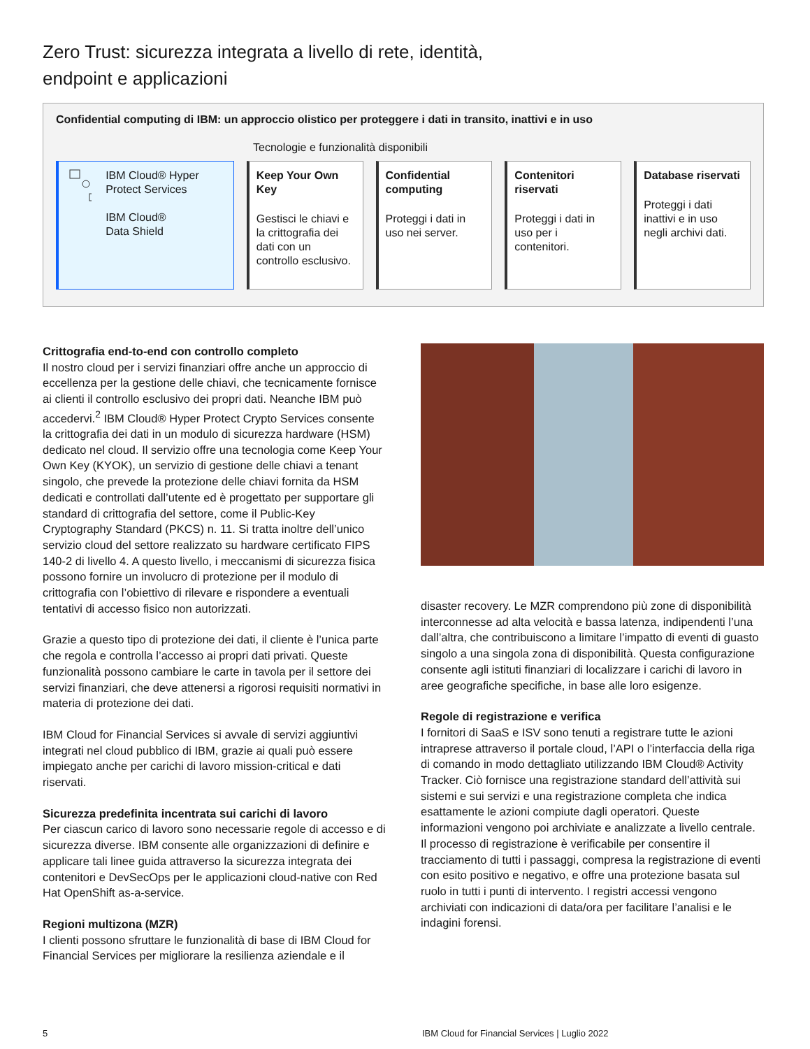Zero Trust: sicurezza integrata a livello di rete, identità,
endpoint e applicazioni
Confidential computing di IBM: un approccio olistico per proteggere i dati in transito, inattivi e in uso
Tecnologie e funzionalità disponibili
IBM Cloud® Hyper Protect Services
IBM Cloud®
Data Shield
Keep Your Own Key
Gestisci le chiavi e la crittografia dei dati con un controllo esclusivo.
Confidential computing
Proteggi i dati in uso nei server.
Contenitori riservati
Proteggi i dati in uso per i contenitori.
Database riservati
Proteggi i dati inattivi e in uso negli archivi dati.
Crittografia end-to-end con controllo completo
Il nostro cloud per i servizi finanziari offre anche un approccio di eccellenza per la gestione delle chiavi, che tecnicamente fornisce ai clienti il controllo esclusivo dei propri dati. Neanche IBM può accedervi.<sup>2</sup> IBM Cloud® Hyper Protect Crypto Services consente la crittografia dei dati in un modulo di sicurezza hardware (HSM) dedicato nel cloud. Il servizio offre una tecnologia come Keep Your Own Key (KYOK), un servizio di gestione delle chiavi a tenant singolo, che prevede la protezione delle chiavi fornita da HSM dedicati e controllati dall’utente ed è progettato per supportare gli standard di crittografia del settore, come il Public-Key Cryptography Standard (PKCS) n. 11. Si tratta inoltre dell’unico servizio cloud del settore realizzato su hardware certificato FIPS 140-2 di livello 4. A questo livello, i meccanismi di sicurezza fisica possono fornire un involucro di protezione per il modulo di crittografia con l’obiettivo di rilevare e rispondere a eventuali tentativi di accesso fisico non autorizzati.
Grazie a questo tipo di protezione dei dati, il cliente è l’unica parte che regola e controlla l’accesso ai propri dati privati. Queste funzionalità possono cambiare le carte in tavola per il settore dei servizi finanziari, che deve attenersi a rigorosi requisiti normativi in materia di protezione dei dati.
IBM Cloud for Financial Services si avvale di servizi aggiuntivi integrati nel cloud pubblico di IBM, grazie ai quali può essere impiegato anche per carichi di lavoro mission-critical e dati riservati.
Sicurezza predefinita incentrata sui carichi di lavoro
Per ciascun carico di lavoro sono necessarie regole di accesso e di sicurezza diverse. IBM consente alle organizzazioni di definire e applicare tali linee guida attraverso la sicurezza integrata dei contenitori e DevSecOps per le applicazioni cloud-native con Red Hat OpenShift as-a-service.
Regioni multizona (MZR)
I clienti possono sfruttare le funzionalità di base di IBM Cloud for Financial Services per migliorare la resilienza aziendale e il
disaster recovery. Le MZR comprendono più zone di disponibilità interconnesse ad alta velocità e bassa latenza, indipendenti l’una dall’altra, che contribuiscono a limitare l’impatto di eventi di guasto singolo a una singola zona di disponibilità. Questa configurazione consente agli istituti finanziari di localizzare i carichi di lavoro in aree geografiche specifiche, in base alle loro esigenze.
Regole di registrazione e verifica
I fornitori di SaaS e ISV sono tenuti a registrare tutte le azioni intraprese attraverso il portale cloud, l’API o l’interfaccia della riga di comando in modo dettagliato utilizzando IBM Cloud® Activity Tracker. Ciò fornisce una registrazione standard dell’attività sui sistemi e sui servizi e una registrazione completa che indica esattamente le azioni compiute dagli operatori. Queste informazioni vengono poi archiviate e analizzate a livello centrale. Il processo di registrazione è verificabile per consentire il tracciamento di tutti i passaggi, compresa la registrazione di eventi con esito positivo e negativo, e offre una protezione basata sul ruolo in tutti i punti di intervento. I registri accessi vengono archiviati con indicazioni di data/ora per facilitare l’analisi e le indagini forensi.
5 IBM Cloud for Financial Services | Luglio 2022